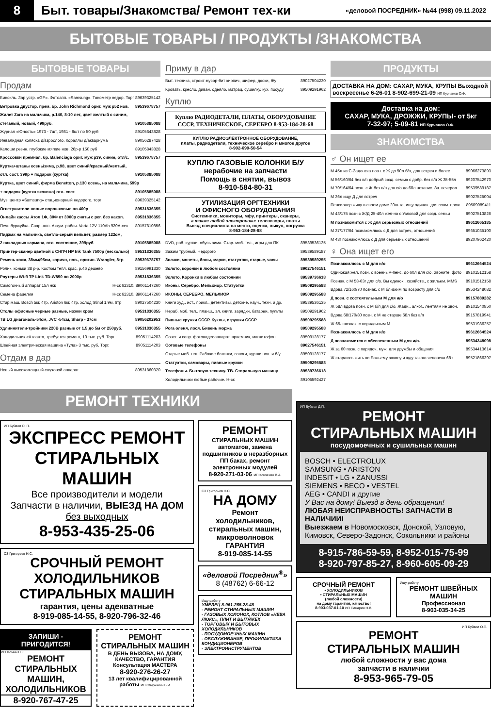8
Быт. товары/Знакомства/ Ремонт тех-ки
«деловой ПОСРЕДНИК» №44 (998) 09.11.2022
БЫТОВЫЕ ТОВАРЫ / ПРОДУКТЫ /ЗНАКОМСТВА
БЫТОВЫЕ ТОВАРЫ
Продам
Бинокль. Зар.устр. «GP». Фотоапп. «Samsung». Тонометр недор. Торг 89639325142
Ветровка двустор. прем. бр. John Richmond ориг. муж р52 нов. 89539678757
Жилет Zara на мальчика, р.140, 8-10 лет, цвет желтый с синим,
стеганый, новый, 499руб. 89105885088
Журнал «Юность» 1973 - 7шт, 1981 - 8шт по 50 руб 89105843828
Инвалидная коляска д/взрослого. Кораллы д/аквариума 89056287428
Калоши резин. глубокие мягкие нов. 26р-р 150 руб 89105843828
Кроссовки премиал. бр. Balenciaga ориг. муж р39, синие, отл/с. 89539678757
Куртка+штаны осень/зима, р.98, цвет синий/красный/желтый,
отл. сост. 399р + подарок (куртка) 89105885088
Куртка, цвет синий, фирма Benetton, р.130 осень, на мальчика, 599р
+ подарок (куртка экокожа) отл. сост. 89105885088
Муз. центр «Samsung» стационарный недорого, торг 89639325142
Огнетушители новые порошковые по 400р 89531836355
Онлайн кассы Атол 1Ф, 30Ф от 3000р сняты с рег. без накоп. 89531836355
Печь буржуйка. Свар. апп. Аккум. рабоч. Varta 12V 110Ah 920A·сек 89157810856
Пиджак на мальчика, светло-серый вельвет, размер 122см,
2 накладных кармана, отл. состояние, 399руб 89105885088
Принтер-сканер цветной с СНПЧ HP Ink Tank 7500р (несколько) 89531836355
Ремень кожа, 38мм/95см, коричн, нов., оригин. Wrangler, 8тр 89539678757
Ролик. коньки 38 р-р. Костюм тепл. крас. р.46 дешево 89156991330
Роутеры Wi-fi TP Link TD-W890 по 2000р 89531836355
Самогонный аппарат 15л н/ж Н-ск 62310, 89061147260
Семена фацелии Н-ск 62310, 89061147260
Стир.маш. Bosch 5кг, 4тр, Ariston 6кг, 4тр, холод Stinol 1.9м, 6тр 89027504230
Столы офисные черные разные, ножки хром 89531836355
ТВ LG диагональ-54см, JVC -54см, Sharp - 37см 89056202953
Удлиннители-тройники 220В разные от 1.5 до 5м от 250руб. 89531836355
Холодильник «Атлант», требуется ремонт, 10 тыс. руб. Торг 89051114203
Швейная электрическая машина «Тула» 3 тыс. руб. Торг. 89051114203
Отдам в дар
Новый высокомощный слуховой аппарат 89531860320
Приму в дар
Быт. техника, строит мусор-бит кирпич, шифер, доски, б/у 89027504230
Кровать, кресло, диван, одеяло, матрац, сушилку, кух. посуду 89509291962
Куплю
Куплю РАДИОДЕТАЛИ, ПЛАТЫ, ОБОРУДОВАНИЕ СССР, ТЕХНИЧЕСКОЕ, СЕРЕБРО 8-953-184-28-68
КУПЛЮ РАДИОЭЛЕКТРОННОЕ ОБОРУДОВАНИЕ,
платы, радиодетали, техническое серебро и многое другое
8-902-699-50-54
КУПЛЮ ГАЗОВЫЕ КОЛОНКИ Б/У
нерабочие на запчасти
Помощь в снятии, вывоз
8-910-584-80-31
УТИЛИЗАЦИЯ ОРГТЕХНИКИ
И ОФИСНОГО ОБОРУДОВАНИЯ
Системники, мониторы, мфу, принтеры, сканеры,
а также любой электроники: телевизоры, платы
Выезд специалиста на место, оценка, выкуп, погрузка
8-953-184-28-68
DVD, раб. куртки, обувь зима. Стар. моб. тел., игры для ПК 89539536135
Зажим трубный. Недорого 89539589187
Значки, монеты, боны, марки, статуэтки, старые, часы 89539589255
Золото, коронки в любом состоянии 89027546151
Золото. Коронки в любом состоянии 89539736618
Иконы. Серебро. Мельхиор. Статуэтки 89509295588
ИКОНЫ. СЕРЕБРО. МЕЛЬХИОР 89509295588
Книги худ., ист., прикл., детективы, детские, науч., техн. и др. 89539536135
Нераб. моб. тел., планш., эл. книги, зарядки, батареи, пульты 89509291962
Пивные кружки СССР. Куклы, игрушки СССР 89509295588
Рога оленя, лося. Бивень моржа 89509295588
Совет. и совр. фотовидеоаппарат, приемник, магнитофон 89509128177
Сотовые телефоны 89027546151
Старые моб. тел. Рабочие ботинки, сапоги, куртки нов. и б/у 89509128177
Статуэтки, самовары, пивные кружки 89509295588
Телефоны. Бытовую технику. ТВ. Стиральную машину 89539736618
Холодильники любые рабочие. Н-ск 89105592427
ПРОДУКТЫ
ДОСТАВКА НА ДОМ: САХАР, МУКА, КРУПЫ Выходной воскресенье 6-26-01 8-902-699-21-09 ИП Курчанов О.Ф.
Доставка на дом:
САХАР, МУКА, ДРОЖЖИ, КРУПЫ- от 5кг
7-32-97; 5-09-81 ИП Курчанов О.Ф.
ЗНАКОМСТВА
♂ Он ищет ее
М 45л из С-Задонска позн. с Ж до 50л б/п, для встреч и более 89066273893
М 56/160/64 без в/п добрый созд. семью с добр. без в/п Ж 35-55л 89207542970
М 70/164/64 позн. с Ж без в/п для с/о до 60л независ. Зв. вечером 89539589187
М 36л ищу Д для встреч 89027525004
Пенсионер живу в своем доме 20ш-та, ищу одинок. для совм. прож. 89509089411
М 43/175 позн с Ж/Д 25-40л жел-но с Узловой для созд. семьи 89027513826
М познакомится с Ж для серьезных отношений 89612665185
М 37/177/64 познакомлюсь с Д для встреч, отношений 89651035100
М 43г познакомлюсь с Д для серьезных отношений 89207962420
♀ Она ищет его
Познакомлюсь с М для и/о 89612664524
Одинокая жел. позн. с военным-пенс. до 60л для с/о. Звоните, фото 89101512158
Познак. с М 58-63г для с/о. Вы одинок., хозяйств., с жильем. MMS 89101512158
Вдова 72/160/70 познак. с М близким по возрасту для с/о 89534248082
Д позн. с состоятельным М для и/о 89157889282
Ж 58л вдова позн. с М б/п для с/о. Жадн., алког., лентяям не звон. 89101540850
Вдова 68/170/80 позн. с М не старше 68л без в/п 89157819941
Ж 65л познак. с порядочным М 89531986257
Познакомлюсь с М для и/о 89612664524
Д познакомится с обеспеченным М для и/о. 89534348098
Ж за 60 позн. с порядоч. муж. для дружбы и общения 89534413614
Ж стараюсь жить по Божьему закону и жду такого человека 68+ 89521866397
РЕМОНТ ТЕХНИКИ
ИП Буйвол О. П.
ЭКСПРЕСС РЕМОНТ СТИРАЛЬНЫХ МАШИН
Все производители и модели
Запчасти в наличии, ВЫЕЗД НА ДОМ
без выходных
8-953-435-25-06
СЗ Григорьев Н.С.
СРОЧНЫЙ РЕМОНТ ХОЛОДИЛЬНИКОВ СТИРАЛЬНЫХ МАШИН
гарантия, цены адекватные
8-919-085-14-55, 8-920-796-32-46
ЗАПИШИ - ПРИГОДИТСЯ!
ИП Фомин Н.К.
РЕМОНТ СТИРАЛЬНЫХ МАШИН, ХОЛОДИЛЬНИКОВ
8-920-767-47-25
РЕМОНТ СТИРАЛЬНЫХ МАШИН
В ДЕНЬ ВЫЗОВА, НА ДОМУ, КАЧЕСТВО, ГАРАНТИЯ
Консультация МАСТЕРА
8-920-276-26-27
13 лет квалифицированной работы ИП Спирчикин В.И.
РЕМОНТ
СТИРАЛЬНЫХ МАШИН
автоматов, замена подшипников в неразборных ПП баках, ремонт электронных модулей
8-920-271-03-06 ИП Конченко В.А.
СЗ Григорьев Н.С.
НА ДОМУ
Ремонт холодильников, стиральных машин, микроволновок
ГАРАНТИЯ
8-919-085-14-55
«деловой Посредник<sup>®</sup>»
8 (48762) 6-66-12
Ищу работу
УМЕЛЕЦ 8-961-265-28-48
- РЕМОНТ СТИРАЛЬНЫХ МАШИН
- ГАЗОВЫХ КОЛОНОК, КОТЛОВ «НЕВА ЛЮКС», ПЛИТ И ВЫТЯЖЕК
- ТОРГОВЫХ И БЫТОВЫХ ХОЛОДИЛЬНИКОВ
- ПОСУДОМОЕЧНЫХ МАШИН
- ОБСЛУЖИВАНИЕ, ПРОФИЛАКТИКА КОНДИЦИОНЕРОВ
- ЭЛЕКТРОИНСТРУМЕНТОВ
ИП Буйвол Д.П.
РЕМОНТ
СТИРАЛЬНЫХ МАШИН
посудомоечных и сушильных машин
BOSCH • ELECTROLUX
SAMSUNG • ARISTON
INDESIT • LG • ZANUSSI
SIEMENS • BECO • VESTEL
AEG • CANDI и другие
У Вас на дому! Выезд в день обращения!
ЛЮБАЯ НЕИСПРАВНОСТЬ! ЗАПЧАСТИ В НАЛИЧИИ!
Выезжаем в Новомосковск, Донской, Узловую, Кимовск, Северо-Задонск, Сокольники и районы
8-915-786-59-59, 8-952-015-75-99
8-920-797-85-27, 8-960-605-09-29
СРОЧНЫЙ РЕМОНТ
• ХОЛОДИЛЬНИКОВ
• СТИРАЛЬНЫХ МАШИН
(любой сложности)
на дому гарантия, качество!
8-903-037-01-10 ИП Панарин Н.В.
Ищу работу
РЕМОНТ ШВЕЙНЫХ МАШИН
Профессионал
8-903-035-34-25
ИП Буйвол О.П.
РЕМОНТ
СТИРАЛЬНЫХ МАШИН
любой сложности у вас дома
запчасти в наличии
8-953-965-79-05